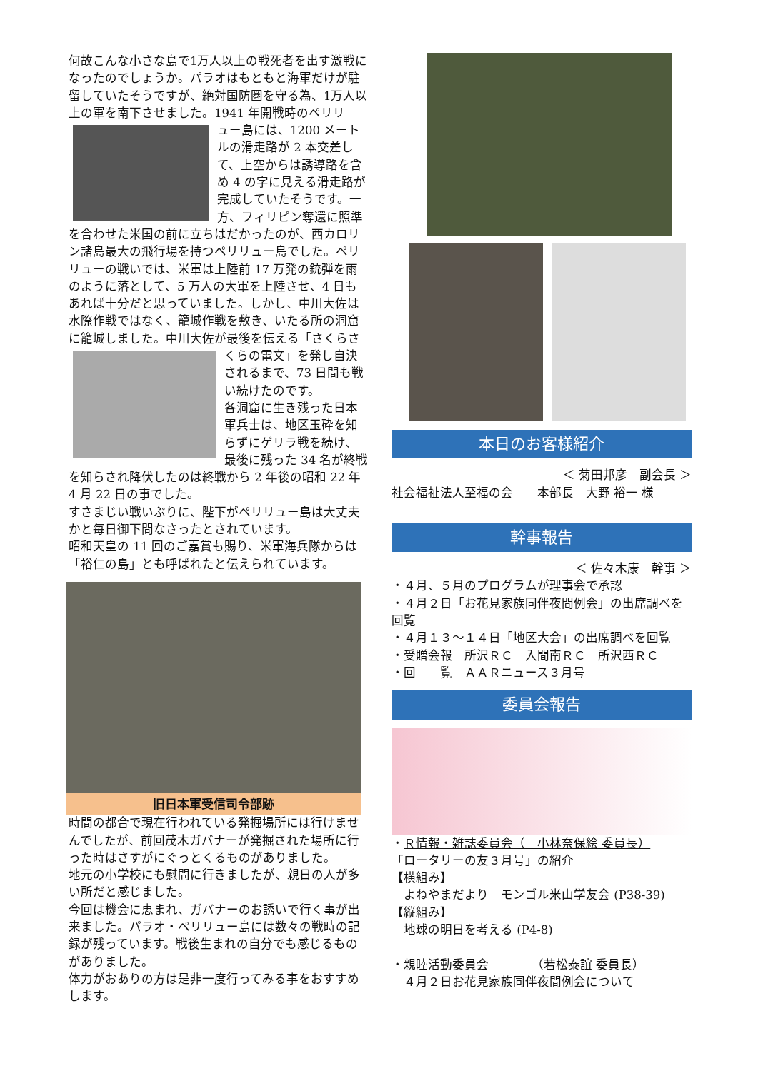何故こんな小さな島で1万人以上の戦死者を出す激戦になったのでしょうか。パラオはもともと海軍だけが駐留していたそうですが、絶対国防圏を守る為、1万人以上の軍を南下させました。1941 年開戦時のペリリ
ュー島には、1200 メートルの滑走路が 2 本交差して、上空からは誘導路を含め 4 の字に見える滑走路が完成していたそうです。一方、フィリピン奪還に照準を合わせた米国の前に立ちはだかったのが、西カロリン諸島最大の飛行場を持つペリリュー島でした。ペリリューの戦いでは、米軍は上陸前 17 万発の銃弾を雨のように落として、5 万人の大軍を上陸させ、4 日もあれば十分だと思っていました。しかし、中川大佐は水際作戦ではなく、籠城作戦を敷き、いたる所の洞窟に籠城しました。中川大佐が最後を伝える「さくらさ
くらの電文」を発し自決されるまで、73 日間も戦い続けたのです。
各洞窟に生き残った日本軍兵士は、地区玉砕を知らずにゲリラ戦を続け、最後に残った 34 名が終戦を知らされ降伏したのは終戦から 2 年後の昭和 22 年 4 月 22 日の事でした。
すさまじい戦いぶりに、陛下がペリリュー島は大丈夫かと毎日御下問なさったとされています。
昭和天皇の 11 回のご嘉賞も賜り、米軍海兵隊からは「裕仁の島」とも呼ばれたと伝えられています。
旧日本軍受信司令部跡
時間の都合で現在行われている発掘場所には行けませんでしたが、前回茂木ガバナーが発掘された場所に行った時はさすがにぐっとくるものがありました。
地元の小学校にも慰問に行きましたが、親日の人が多い所だと感じました。
今回は機会に恵まれ、ガバナーのお誘いで行く事が出来ました。パラオ・ペリリュー島には数々の戦時の記録が残っています。戦後生まれの自分でも感じるものがありました。
体力がおありの方は是非一度行ってみる事をおすすめします。
本日のお客様紹介
＜ 菊田邦彦　副会長 ＞
社会福祉法人至福の会　　本部長　大野 裕一 様
幹事報告
＜ 佐々木康　幹事 ＞
・４月、５月のプログラムが理事会で承認
・４月２日「お花見家族同伴夜間例会」の出席調べを回覧
・４月１３～１４日「地区大会」の出席調べを回覧
・受贈会報　所沢ＲＣ　入間南ＲＣ　所沢西ＲＣ
・回　　覧　ＡＡＲニュース３月号
委員会報告
・Ｒ情報・雑誌委員会（　小林奈保絵 委員長）
「ロータリーの友３月号」の紹介
【横組み】
　よねやまだより　モンゴル米山学友会 (P38-39)
【縦組み】
　地球の明日を考える (P4-8)
・親睦活動委員会　　　　（若松泰誼 委員長）
　４月２日お花見家族同伴夜間例会について